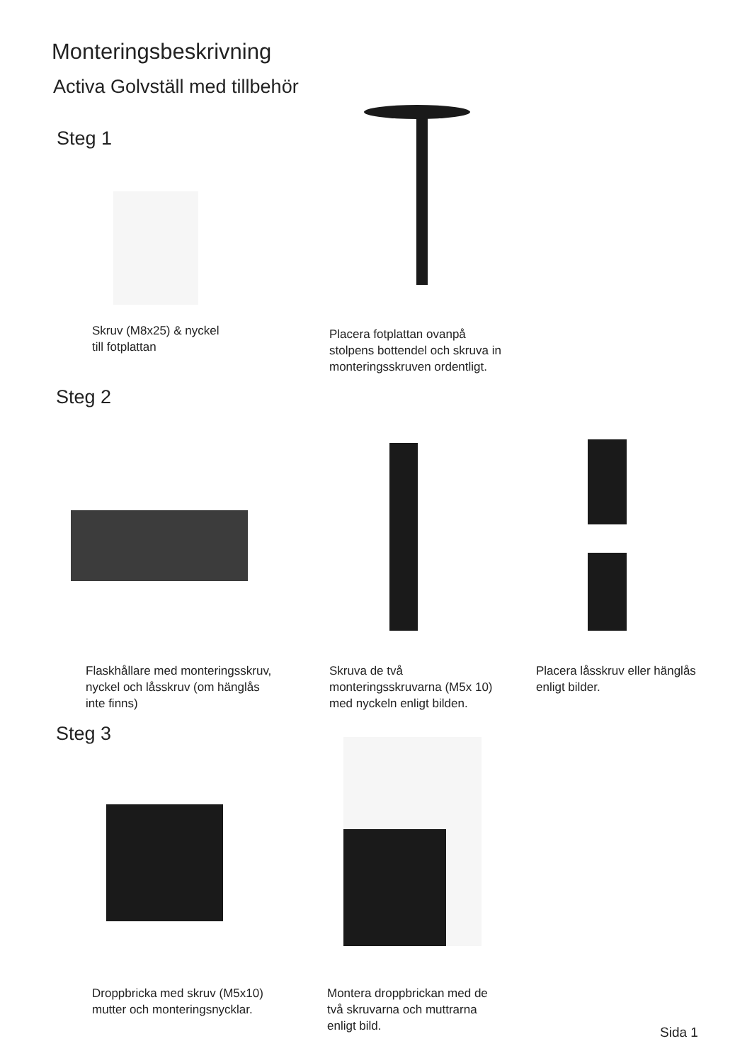Monteringsbeskrivning
Activa Golvställ med tillbehör
Steg 1
Skruv (M8x25) & nyckel
till fotplattan
Placera fotplattan ovanpå
stolpens bottendel och skruva in
monteringsskruven ordentligt.
Steg 2
Flaskhållare med monteringsskruv,
nyckel och låsskruv (om hänglås
inte finns)
Skruva de två
monteringsskruvarna (M5x 10)
med nyckeln enligt bilden.
Placera låsskruv eller hänglås
enligt bilder.
Steg 3
Droppbricka med skruv (M5x10)
mutter och monteringsnycklar.
Montera droppbrickan med de
två skruvarna och muttrarna
enligt bild.
Sida 1